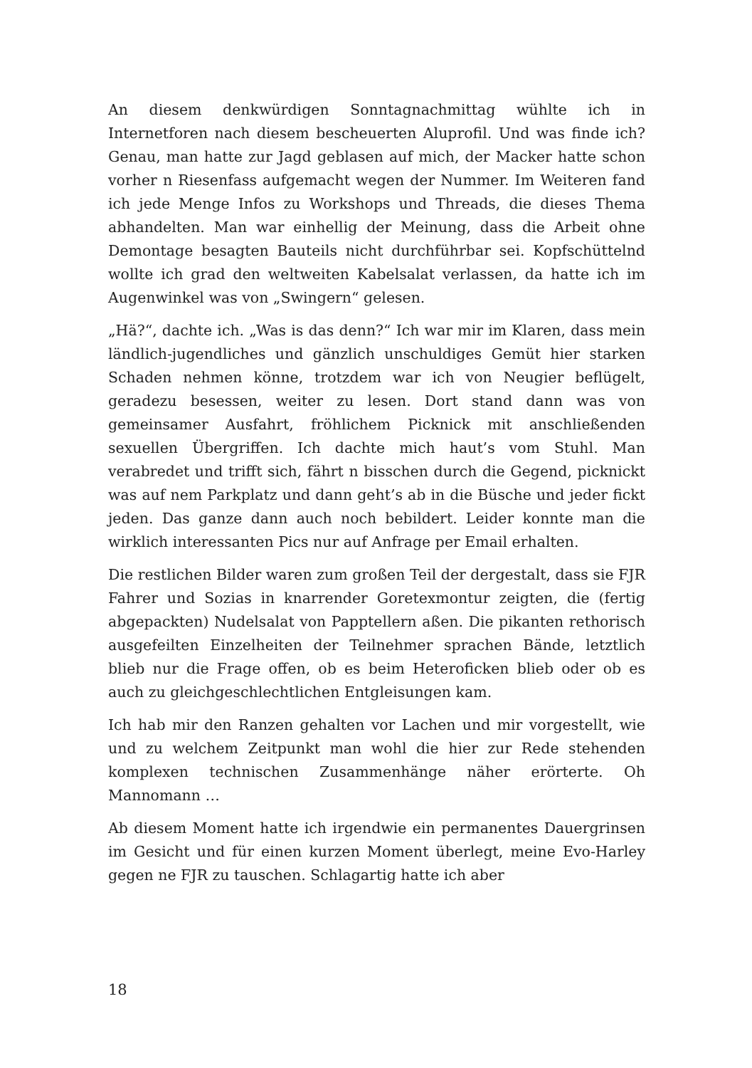An diesem denkwürdigen Sonntagnachmittag wühlte ich in Internetforen nach diesem bescheuerten Aluprofil. Und was finde ich? Genau, man hatte zur Jagd geblasen auf mich, der Macker hatte schon vorher n Riesenfass aufgemacht wegen der Nummer. Im Weiteren fand ich jede Menge Infos zu Workshops und Threads, die dieses Thema abhandelten. Man war einhellig der Meinung, dass die Arbeit ohne Demontage besagten Bauteils nicht durchführbar sei. Kopfschüttelnd wollte ich grad den weltweiten Kabelsalat verlassen, da hatte ich im Augenwinkel was von „Swingern“ gelesen.
„Hä?“, dachte ich. „Was is das denn?“ Ich war mir im Klaren, dass mein ländlich-jugendliches und gänzlich unschuldiges Gemüt hier starken Schaden nehmen könne, trotzdem war ich von Neugier beflügelt, geradezu besessen, weiter zu lesen. Dort stand dann was von gemeinsamer Ausfahrt, fröhlichem Picknick mit anschließenden sexuellen Übergriffen. Ich dachte mich haut’s vom Stuhl. Man verabredet und trifft sich, fährt n bisschen durch die Gegend, picknickt was auf nem Parkplatz und dann geht’s ab in die Büsche und jeder fickt jeden. Das ganze dann auch noch bebildert. Leider konnte man die wirklich interessanten Pics nur auf Anfrage per Email erhalten.
Die restlichen Bilder waren zum großen Teil der dergestalt, dass sie FJR Fahrer und Sozias in knarrender Goretexmontur zeigten, die (fertig abgepackten) Nudelsalat von Papptellern aßen. Die pikanten rethorisch ausgefeilten Einzelheiten der Teilnehmer sprachen Bände, letztlich blieb nur die Frage offen, ob es beim Heteroficken blieb oder ob es auch zu gleichgeschlechtlichen Entgleisungen kam.
Ich hab mir den Ranzen gehalten vor Lachen und mir vorgestellt, wie und zu welchem Zeitpunkt man wohl die hier zur Rede stehenden komplexen technischen Zusammenhänge näher erörterte. Oh Mannomann …
Ab diesem Moment hatte ich irgendwie ein permanentes Dauergrinsen im Gesicht und für einen kurzen Moment überlegt, meine Evo-Harley gegen ne FJR zu tauschen. Schlagartig hatte ich aber
18